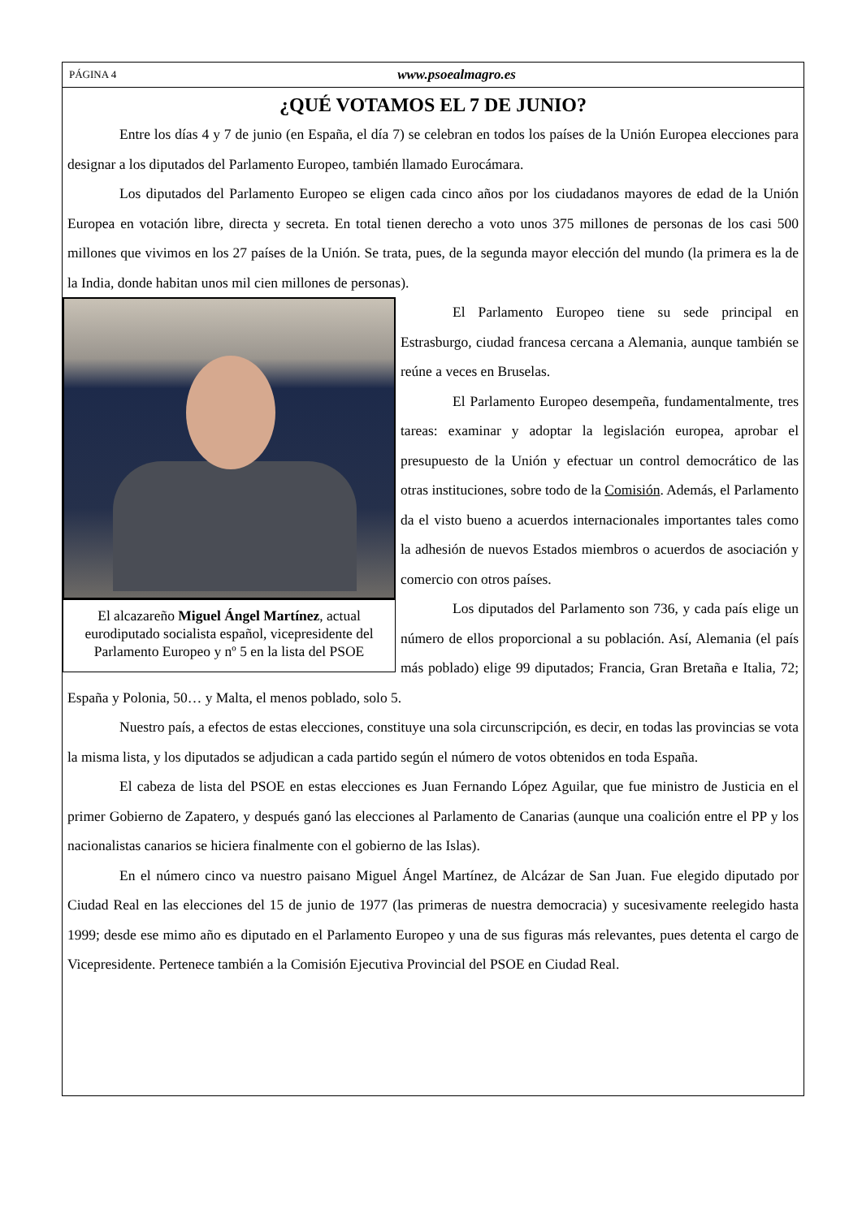PÁGINA 4 www.psoealmagro.es
¿QUÉ VOTAMOS EL 7 DE JUNIO?
Entre los días 4 y 7 de junio (en España, el día 7) se celebran en todos los países de la Unión Europea elecciones para designar a los diputados del Parlamento Europeo, también llamado Eurocámara.
Los diputados del Parlamento Europeo se eligen cada cinco años por los ciudadanos mayores de edad de la Unión Europea en votación libre, directa y secreta. En total tienen derecho a voto unos 375 millones de personas de los casi 500 millones que vivimos en los 27 países de la Unión. Se trata, pues, de la segunda mayor elección del mundo (la primera es la de la India, donde habitan unos mil cien millones de personas).
El alcazareño Miguel Ángel Martínez, actual eurodiputado socialista español, vicepresidente del Parlamento Europeo y nº 5 en la lista del PSOE
El Parlamento Europeo tiene su sede principal en Estrasburgo, ciudad francesa cercana a Alemania, aunque también se reúne a veces en Bruselas.
El Parlamento Europeo desempeña, fundamentalmente, tres tareas: examinar y adoptar la legislación europea, aprobar el presupuesto de la Unión y efectuar un control democrático de las otras instituciones, sobre todo de la Comisión. Además, el Parlamento da el visto bueno a acuerdos internacionales importantes tales como la adhesión de nuevos Estados miembros o acuerdos de asociación y comercio con otros países.
Los diputados del Parlamento son 736, y cada país elige un número de ellos proporcional a su población. Así, Alemania (el país más poblado) elige 99 diputados; Francia, Gran Bretaña e Italia, 72; España y Polonia, 50… y Malta, el menos poblado, solo 5.
Nuestro país, a efectos de estas elecciones, constituye una sola circunscripción, es decir, en todas las provincias se vota la misma lista, y los diputados se adjudican a cada partido según el número de votos obtenidos en toda España.
El cabeza de lista del PSOE en estas elecciones es Juan Fernando López Aguilar, que fue ministro de Justicia en el primer Gobierno de Zapatero, y después ganó las elecciones al Parlamento de Canarias (aunque una coalición entre el PP y los nacionalistas canarios se hiciera finalmente con el gobierno de las Islas).
En el número cinco va nuestro paisano Miguel Ángel Martínez, de Alcázar de San Juan. Fue elegido diputado por Ciudad Real en las elecciones del 15 de junio de 1977 (las primeras de nuestra democracia) y sucesivamente reelegido hasta 1999; desde ese mimo año es diputado en el Parlamento Europeo y una de sus figuras más relevantes, pues detenta el cargo de Vicepresidente. Pertenece también a la Comisión Ejecutiva Provincial del PSOE en Ciudad Real.